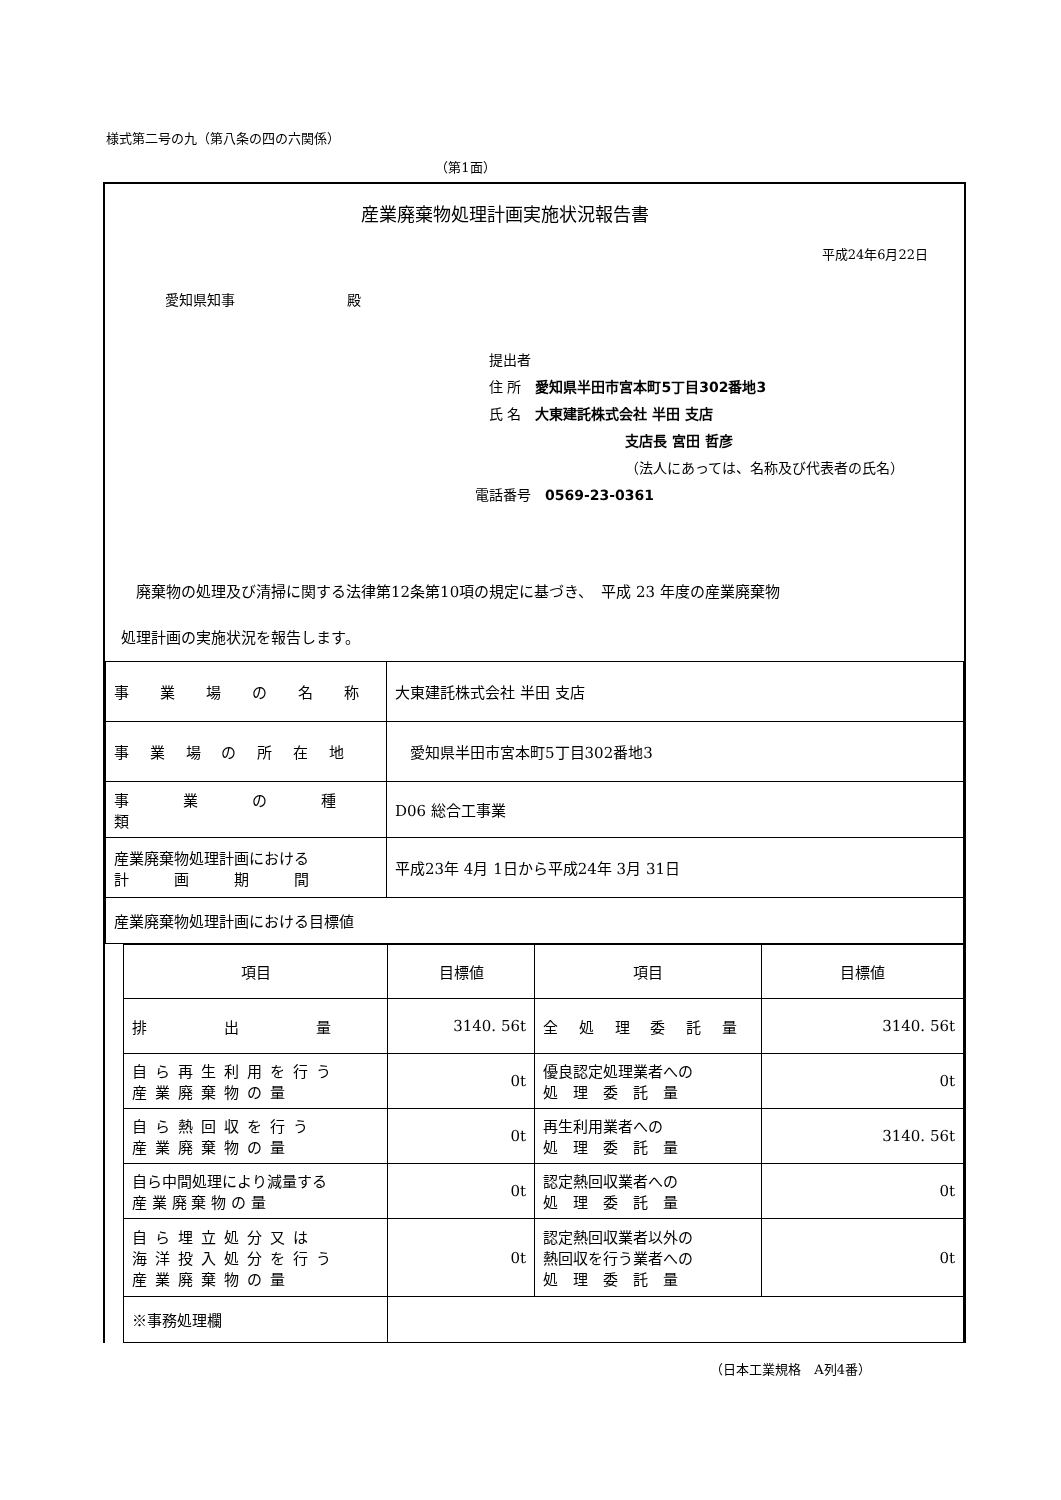様式第二号の九（第八条の四の六関係）
（第1面）
産業廃棄物処理計画実施状況報告書
平成24年6月22日
愛知県知事　　　　　　　　殿
　提出者
　住 所　愛知県半田市宮本町5丁目302番地3
　氏 名　大東建託株式会社 半田 支店
支店長 宮田 哲彦
（法人にあっては、名称及び代表者の氏名）
電話番号　0569-23-0361
　廃棄物の処理及び清掃に関する法律第12条第10項の規定に基づき、　平成 23 年度の産業廃棄物
処理計画の実施状況を報告します。
| 事 業 場 の 名 称 | 大東建託株式会社 半田 支店 |
| 事 業 場 の 所 在 地 | 愛知県半田市宮本町5丁目302番地3 |
| 事 業 の 種 類 | D06 総合工事業 |
| 産業廃棄物処理計画における 計 画 期 間 | 平成23年 4月 1日から平成24年 3月 31日 |
| 産業廃棄物処理計画における目標値 | |
| 項目 | 目標値 | 項目 | 目標値 |
| 排 出 量 | 3140. 56t | 全 処 理 委 託 量 | 3140. 56t |
| 自ら再生利用を行う 産業廃棄物の量 | 0t | 優良認定処理業者への 処 理 委 託 量 | 0t |
| 自ら熱回収を行う 産業廃棄物の量 | 0t | 再生利用業者への 処 理 委 託 量 | 3140. 56t |
| 自ら中間処理により減量する 産 業 廃 棄 物 の 量 | 0t | 認定熱回収業者への 処 理 委 託 量 | 0t |
| 自ら埋立処分又は 海洋投入処分を行う 産業廃棄物の量 | 0t | 認定熱回収業者以外の 熱回収を行う業者への 処 理 委 託 量 | 0t |
| ※事務処理欄 | | | |
（日本工業規格　A列4番）